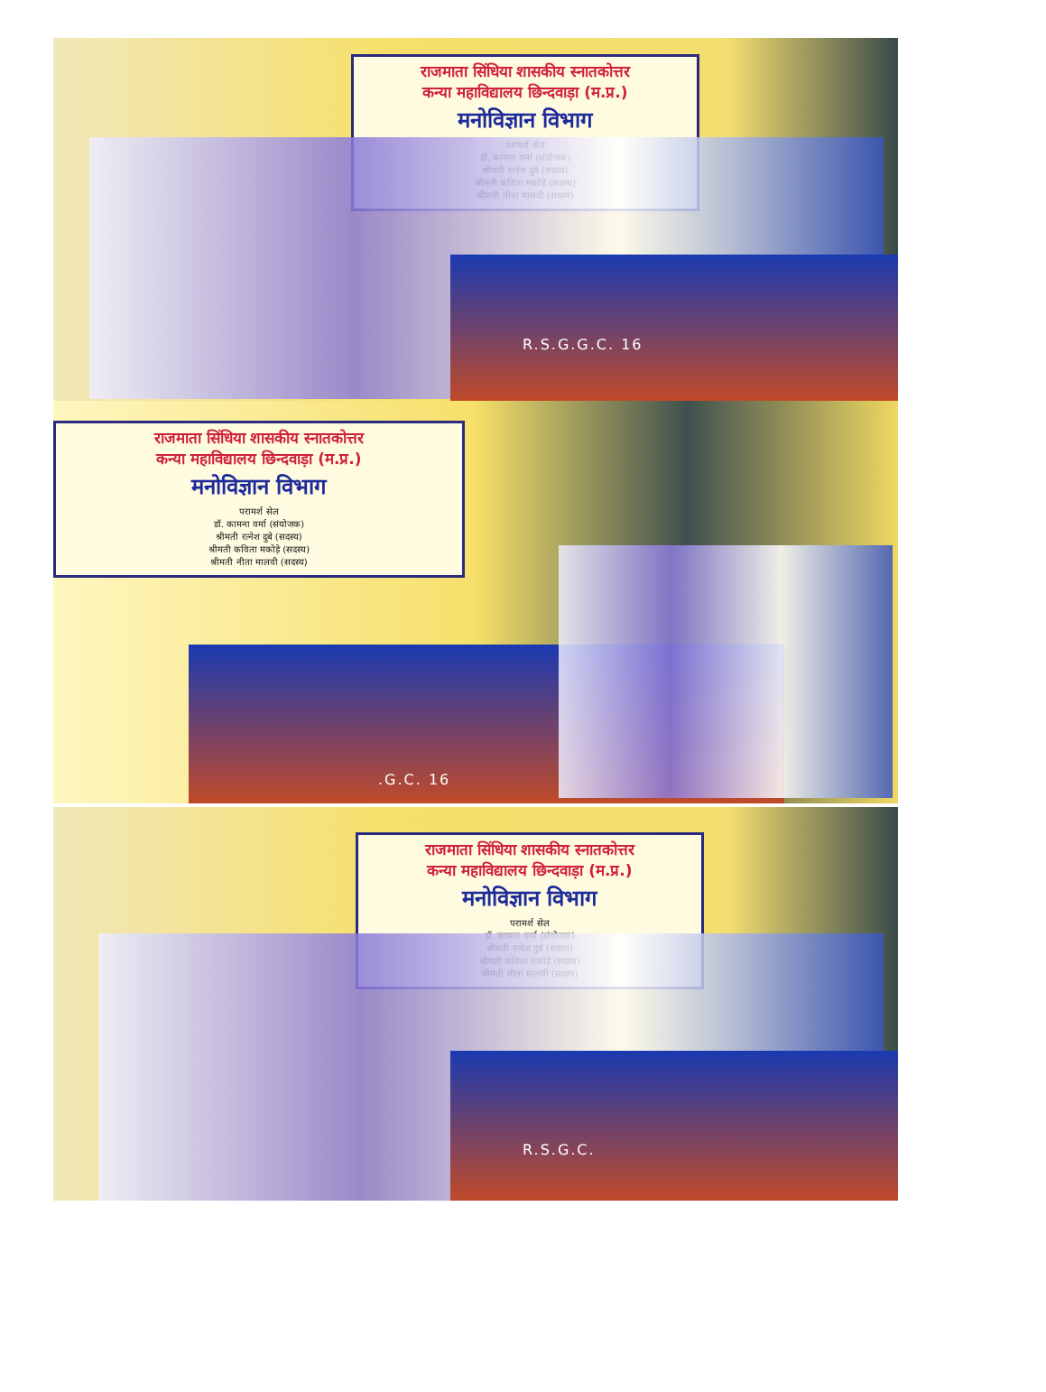राजमाता सिंधिया शासकीय स्नातकोत्तर
कन्या महाविद्यालय छिन्दवाड़ा (म.प्र.)
मनोविज्ञान विभाग
परामर्श सेल
डॉ. कामना वर्मा (संयोजक)
श्रीमती रत्नेश दुबे (सदस्य)
श्रीमती कविता मकोड़े (सदस्य)
श्रीमती नीता मालवी (सदस्य)
R.S.G.G.C. 16
राजमाता सिंधिया शासकीय स्नातकोत्तर
कन्या महाविद्यालय छिन्दवाड़ा (म.प्र.)
मनोविज्ञान विभाग
परामर्श सेल
डॉ. कामना वर्मा (संयोजक)
श्रीमती रत्नेश दुबे (सदस्य)
श्रीमती कविता मकोड़े (सदस्य)
श्रीमती नीता मालवी (सदस्य)
.G.C. 16
राजमाता सिंधिया शासकीय स्नातकोत्तर
कन्या महाविद्यालय छिन्दवाड़ा (म.प्र.)
मनोविज्ञान विभाग
परामर्श सेल
डॉ. कामना वर्मा (संयोजक)
श्रीमती रत्नेश दुबे (सदस्य)
श्रीमती कविता मकोड़े (सदस्य)
श्रीमती नीता मालवी (सदस्य)
R.S.G.C.